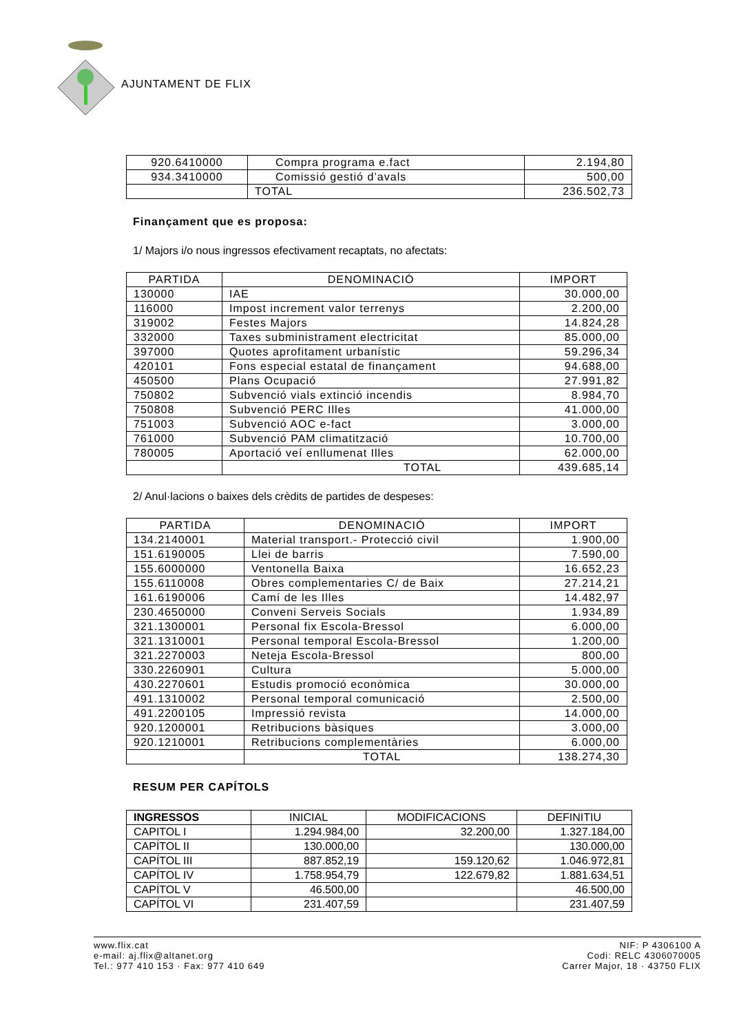AJUNTAMENT DE FLIX
| 920.6410000 | Compra programa e.fact | 2.194,80 |
| 934.3410000 | Comissió gestió d’avals | 500,00 |
| | TOTAL | 236.502,73 |
Finançament que es proposa:
1/ Majors i/o nous ingressos efectivament recaptats, no afectats:
| PARTIDA | DENOMINACIÓ | IMPORT |
| --- | --- | --- |
| 130000 | IAE | 30.000,00 |
| 116000 | Impost increment valor terrenys | 2.200,00 |
| 319002 | Festes Majors | 14.824,28 |
| 332000 | Taxes subministrament electricitat | 85.000,00 |
| 397000 | Quotes aprofitament urbanístic | 59.296,34 |
| 420101 | Fons especial estatal de finançament | 94.688,00 |
| 450500 | Plans Ocupació | 27.991,82 |
| 750802 | Subvenció vials extinció incendis | 8.984,70 |
| 750808 | Subvenció PERC Illes | 41.000,00 |
| 751003 | Subvenció AOC e-fact | 3.000,00 |
| 761000 | Subvenció PAM climatització | 10.700,00 |
| 780005 | Aportació veí enllumenat Illes | 62.000,00 |
| | TOTAL | 439.685,14 |
2/ Anul·lacions o baixes dels crèdits de partides de despeses:
| PARTIDA | DENOMINACIÓ | IMPORT |
| --- | --- | --- |
| 134.2140001 | Material transport.- Protecció civil | 1.900,00 |
| 151.6190005 | Llei de barris | 7.590,00 |
| 155.6000000 | Ventonella Baixa | 16.652,23 |
| 155.6110008 | Obres complementaries C/ de Baix | 27.214,21 |
| 161.6190006 | Camí de les Illes | 14.482,97 |
| 230.4650000 | Conveni Serveis Socials | 1.934,89 |
| 321.1300001 | Personal fix Escola-Bressol | 6.000,00 |
| 321.1310001 | Personal temporal Escola-Bressol | 1.200,00 |
| 321.2270003 | Neteja Escola-Bressol | 800,00 |
| 330.2260901 | Cultura | 5.000,00 |
| 430.2270601 | Estudis promoció econòmica | 30.000,00 |
| 491.1310002 | Personal temporal comunicació | 2.500,00 |
| 491.2200105 | Impressió revista | 14.000,00 |
| 920.1200001 | Retribucions bàsiques | 3.000,00 |
| 920.1210001 | Retribucions complementàries | 6.000,00 |
| | TOTAL | 138.274,30 |
RESUM PER CAPÍTOLS
| INGRESSOS | INICIAL | MODIFICACIONS | DEFINITIU |
| --- | --- | --- | --- |
| CAPITOL I | 1.294.984,00 | 32.200,00 | 1.327.184,00 |
| CAPÍTOL II | 130.000,00 | | 130.000,00 |
| CAPÍTOL III | 887.852,19 | 159.120,62 | 1.046.972,81 |
| CAPÍTOL IV | 1.758.954,79 | 122.679,82 | 1.881.634,51 |
| CAPÍTOL V | 46.500,00 | | 46.500,00 |
| CAPÍTOL VI | 231.407,59 | | 231.407,59 |
www.flix.cat
e-mail: aj.flix@altanet.org
Tel.: 977 410 153 · Fax: 977 410 649
NIF: P 4306100 A
Codi: RELC 4306070005
Carrer Major, 18 · 43750 FLIX